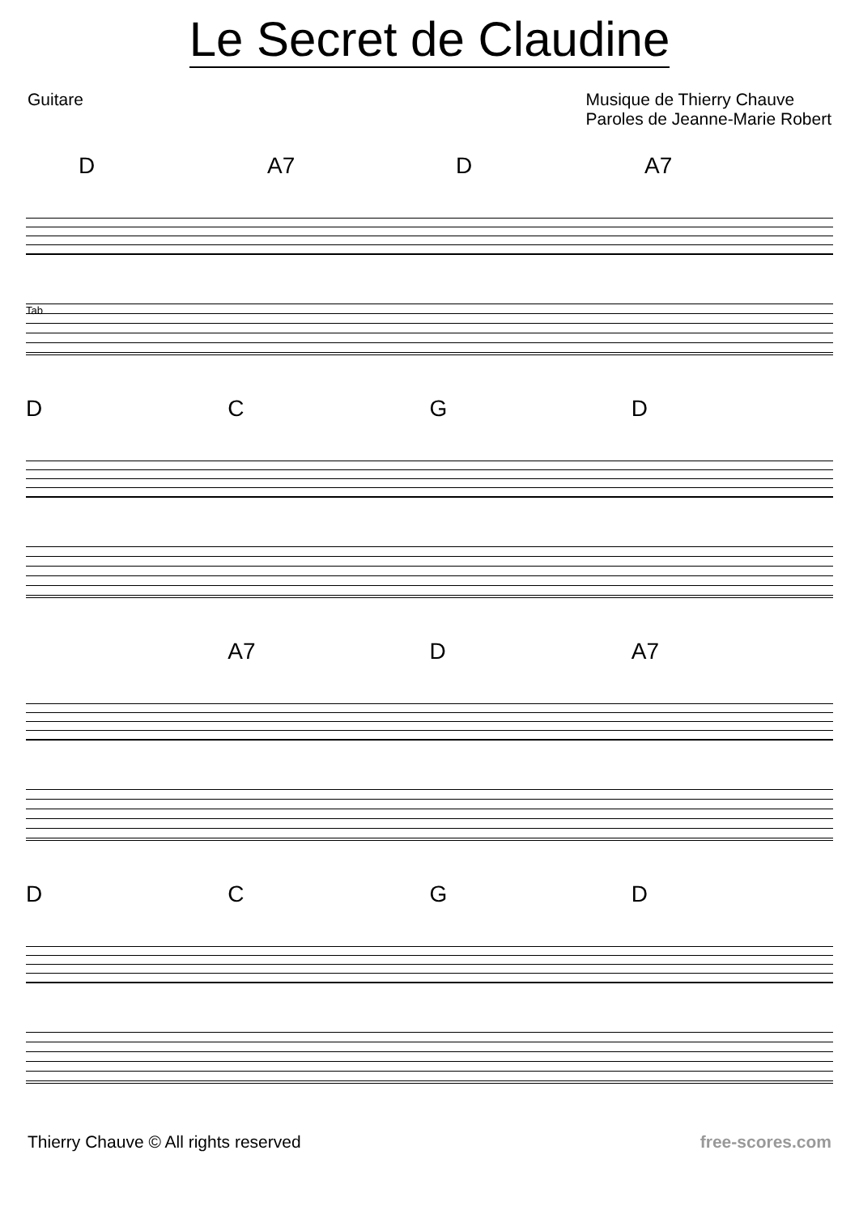Le Secret de Claudine
Guitare Musique de Thierry Chauve
Paroles de Jeanne-Marie Robert
D A7 D A7
Tab
D C G D
A7 D A7
D C G D
Thierry Chauve © All rights reserved
free-scores.com